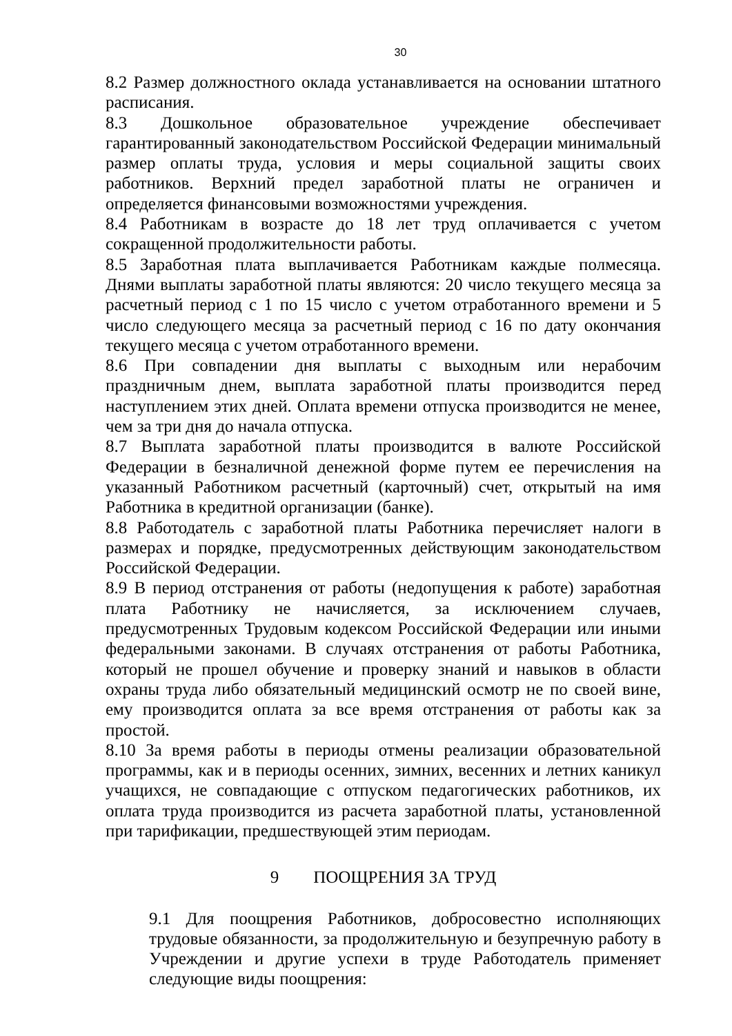30
8.2 Размер должностного оклада устанавливается на основании штатного расписания.
8.3 Дошкольное образовательное учреждение обеспечивает гарантированный законодательством Российской Федерации минимальный размер оплаты труда, условия и меры социальной защиты своих работников. Верхний предел заработной платы не ограничен и определяется финансовыми возможностями учреждения.
8.4 Работникам в возрасте до 18 лет труд оплачивается с учетом сокращенной продолжительности работы.
8.5 Заработная плата выплачивается Работникам каждые полмесяца. Днями выплаты заработной платы являются: 20 число текущего месяца за расчетный период с 1 по 15 число с учетом отработанного времени и 5 число следующего месяца за расчетный период с 16 по дату окончания текущего месяца с учетом отработанного времени.
8.6 При совпадении дня выплаты с выходным или нерабочим праздничным днем, выплата заработной платы производится перед наступлением этих дней. Оплата времени отпуска производится не менее, чем за три дня до начала отпуска.
8.7 Выплата заработной платы производится в валюте Российской Федерации в безналичной денежной форме путем ее перечисления на указанный Работником расчетный (карточный) счет, открытый на имя Работника в кредитной организации (банке).
8.8 Работодатель с заработной платы Работника перечисляет налоги в размерах и порядке, предусмотренных действующим законодательством Российской Федерации.
8.9 В период отстранения от работы (недопущения к работе) заработная плата Работнику не начисляется, за исключением случаев, предусмотренных Трудовым кодексом Российской Федерации или иными федеральными законами. В случаях отстранения от работы Работника, который не прошел обучение и проверку знаний и навыков в области охраны труда либо обязательный медицинский осмотр не по своей вине, ему производится оплата за все время отстранения от работы как за простой.
8.10 За время работы в периоды отмены реализации образовательной программы, как и в периоды осенних, зимних, весенних и летних каникул учащихся, не совпадающие с отпуском педагогических работников, их оплата труда производится из расчета заработной платы, установленной при тарификации, предшествующей этим периодам.
9 ПООЩРЕНИЯ ЗА ТРУД
9.1 Для поощрения Работников, добросовестно исполняющих трудовые обязанности, за продолжительную и безупречную работу в Учреждении и другие успехи в труде Работодатель применяет следующие виды поощрения: